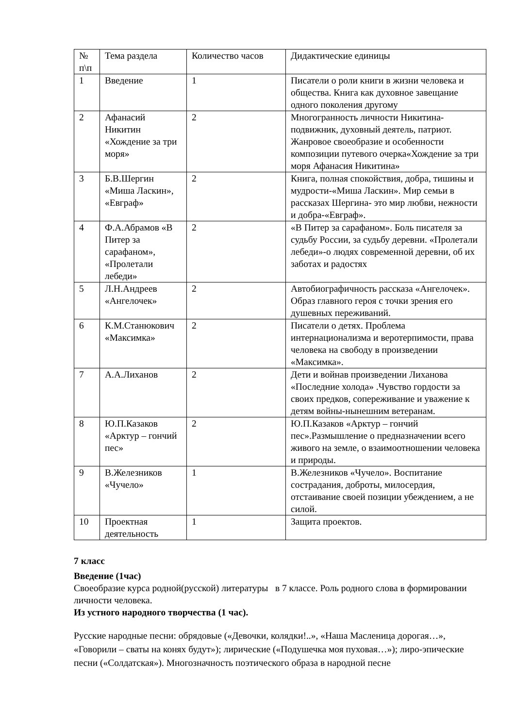| № п\п | Тема раздела | Количество часов | Дидактические единицы |
| 1 | Введение | 1 | Писатели о роли книги в жизни человека и общества. Книга как духовное завещание одного поколения другому |
| 2 | Афанасий Никитин «Хождение за три моря» | 2 | Многогранность личности Никитина-подвижник, духовный деятель, патриот. Жанровое своеобразие и особенности композиции путевого очерка«Хождение за три моря Афанасия Никитина» |
| 3 | Б.В.Шергин «Миша Ласкин», «Евграф» | 2 | Книга, полная спокойствия, добра, тишины и мудрости-«Миша Ласкин». Мир семьи в рассказах Шергина- это мир любви, нежности и добра-«Евграф». |
| 4 | Ф.А.Абрамов «В Питер за сарафаном», «Пролетали лебеди» | 2 | «В Питер за сарафаном». Боль писателя за судьбу России, за судьбу деревни. «Пролетали лебеди»-о людях современной деревни, об их заботах и радостях |
| 5 | Л.Н.Андреев «Ангелочек» | 2 | Автобиографичность рассказа «Ангелочек». Образ главного героя с точки зрения его душевных переживаний. |
| 6 | К.М.Станюкович «Максимка» | 2 | Писатели о детях. Проблема интернационализма и веротерпимости, права человека на свободу в произведении «Максимка». |
| 7 | А.А.Лиханов | 2 | Дети и войнав произведении Лиханова «Последние холода» .Чувство гордости за своих предков, сопереживание и уважение к детям войны-нынешним ветеранам. |
| 8 | Ю.П.Казаков «Арктур – гончий пес» | 2 | Ю.П.Казаков «Арктур – гончий пес».Размышление о предназначении всего живого на земле, о взаимоотношении человека и природы. |
| 9 | В.Железников «Чучело» | 1 | В.Железников «Чучело». Воспитание сострадания, доброты, милосердия, отстаивание своей позиции убеждением, а не силой. |
| 10 | Проектная деятельность | 1 | Защита проектов. |
7 класс
Введение (1час)
Своеобразие курса родной(русской) литературы в 7 классе. Роль родного слова в формировании личности человека.
Из устного народного творчества (1 час).
Русские народные песни: обрядовые («Девочки, колядки!..», «Наша Масленица дорогая…», «Говорили – сваты на конях будут»); лирические («Подушечка моя пуховая…»); лиро-эпические песни («Солдатская»). Многозначность поэтического образа в народной песне